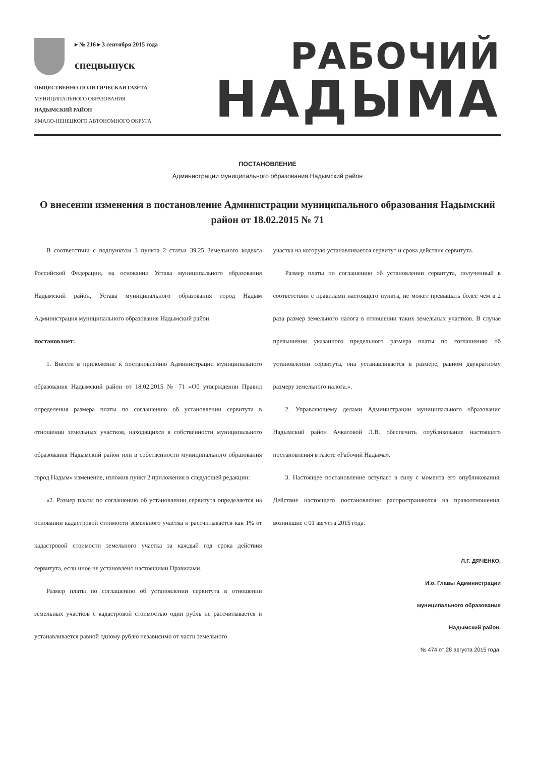▸ № 216 ▸ 3 сентября 2015 года
спецвыпуск
ОБЩЕСТВЕННО-ПОЛИТИЧЕСКАЯ ГАЗЕТА
МУНИЦИПАЛЬНОГО ОБРАЗОВАНИЯ
НАДЫМСКИЙ РАЙОН
ЯМАЛО-НЕНЕЦКОГО АВТОНОМНОГО ОКРУГА
РАБОЧИЙ
НАДЫМА
ПОСТАНОВЛЕНИЕ
Администрации муниципального образования Надымский район
О внесении изменения в постановление Администрации муниципального образования Надымский район от 18.02.2015 № 71
В соответствии с подпунктом 3 пункта 2 статьи 39.25 Земельного кодекса Российской Федерации, на основании Устава муниципального образования Надымский район, Устава муниципального образования город Надым Администрация муниципального образования Надымский район
постановляет:
1. Внести в приложение к постановлению Администрации муниципального образования Надымский район от 18.02.2015 № 71 «Об утверждении Правил определения размера платы по соглашению об установлении сервитута в отношении земельных участков, находящихся в собственности муниципального образования Надымский район или в собственности муниципального образования город Надым» изменение, изложив пункт 2 приложения в следующей редакции:
«2. Размер платы по соглашению об установлении сервитута определяется на основании кадастровой стоимости земельного участка и рассчитывается как 1% от кадастровой стоимости земельного участка за каждый год срока действия сервитута, если иное не установлено настоящими Правилами.
Размер платы по соглашению об установлении сервитута в отношении земельных участков с кадастровой стоимостью один рубль не рассчитывается и устанавливается равной одному рублю независимо от части земельного
участка на которую устанавливается сервитут и срока действия сервитута.
Размер платы по соглашению об установлении сервитута, полученный в соответствии с правилами настоящего пункта, не может превышать более чем в 2 раза размер земельного налога в отношении таких земельных участков. В случае превышения указанного предельного размера платы по соглашению об установлении сервитута, она устанавливается в размере, равном двукратному размеру земельного налога.».
2. Управляющему делами Администрации муниципального образования Надымский район Ачкасовой Л.В. обеспечить опубликование настоящего постановления в газете «Рабочий Надыма».
3. Настоящее постановление вступает в силу с момента его опубликования. Действие настоящего постановления распространяются на правоотношения, возникшие с 01 августа 2015 года.
Л.Г. ДЯЧЕНКО,
И.о. Главы Администрации
муниципального образования
Надымский район.
№ 474 от 28 августа 2015 года.